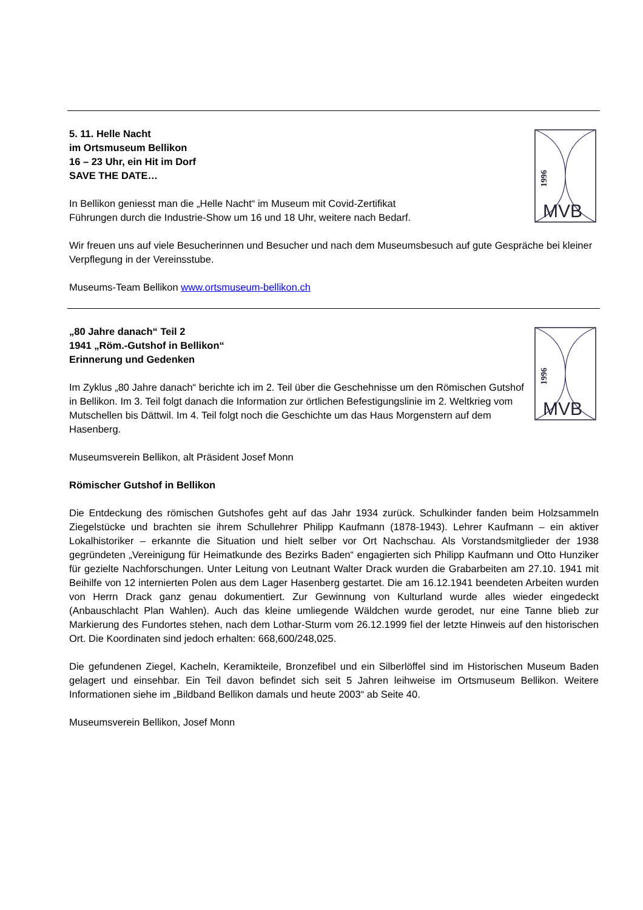5. 11. Helle Nacht
im Ortsmuseum Bellikon
16 – 23 Uhr, ein Hit im Dorf
SAVE THE DATE…
In Bellikon geniesst man die „Helle Nacht“ im Museum mit Covid-Zertifikat
Führungen durch die Industrie-Show um 16 und 18 Uhr, weitere nach Bedarf.
1996
MVB
Wir freuen uns auf viele Besucherinnen und Besucher und nach dem Museumsbesuch auf gute Gespräche bei kleiner Verpflegung in der Vereinsstube.
Museums-Team Bellikon www.ortsmuseum-bellikon.ch
„80 Jahre danach“ Teil 2
1941 „Röm.-Gutshof in Bellikon“
Erinnerung und Gedenken
Im Zyklus „80 Jahre danach“ berichte ich im 2. Teil über die Geschehnisse um den Römischen Gutshof in Bellikon. Im 3. Teil folgt danach die Information zur örtlichen Befestigungslinie im 2. Weltkrieg vom Mutschellen bis Dättwil. Im 4. Teil folgt noch die Geschichte um das Haus Morgenstern auf dem Hasenberg.
1996
MVB
Museumsverein Bellikon, alt Präsident Josef Monn
Römischer Gutshof in Bellikon
Die Entdeckung des römischen Gutshofes geht auf das Jahr 1934 zurück. Schulkinder fanden beim Holzsammeln Ziegelstücke und brachten sie ihrem Schullehrer Philipp Kaufmann (1878-1943). Lehrer Kaufmann – ein aktiver Lokalhistoriker – erkannte die Situation und hielt selber vor Ort Nachschau. Als Vorstandsmitglieder der 1938 gegründeten „Vereinigung für Heimatkunde des Bezirks Baden“ engagierten sich Philipp Kaufmann und Otto Hunziker für gezielte Nachforschungen. Unter Leitung von Leutnant Walter Drack wurden die Grabarbeiten am 27.10. 1941 mit Beihilfe von 12 internierten Polen aus dem Lager Hasenberg gestartet. Die am 16.12.1941 beendeten Arbeiten wurden von Herrn Drack ganz genau dokumentiert. Zur Gewinnung von Kulturland wurde alles wieder eingedeckt (Anbauschlacht Plan Wahlen). Auch das kleine umliegende Wäldchen wurde gerodet, nur eine Tanne blieb zur Markierung des Fundortes stehen, nach dem Lothar-Sturm vom 26.12.1999 fiel der letzte Hinweis auf den historischen Ort. Die Koordinaten sind jedoch erhalten: 668,600/248,025.
Die gefundenen Ziegel, Kacheln, Keramikteile, Bronzefibel und ein Silberlöffel sind im Historischen Museum Baden gelagert und einsehbar. Ein Teil davon befindet sich seit 5 Jahren leihweise im Ortsmuseum Bellikon. Weitere Informationen siehe im „Bildband Bellikon damals und heute 2003“ ab Seite 40.
Museumsverein Bellikon, Josef Monn